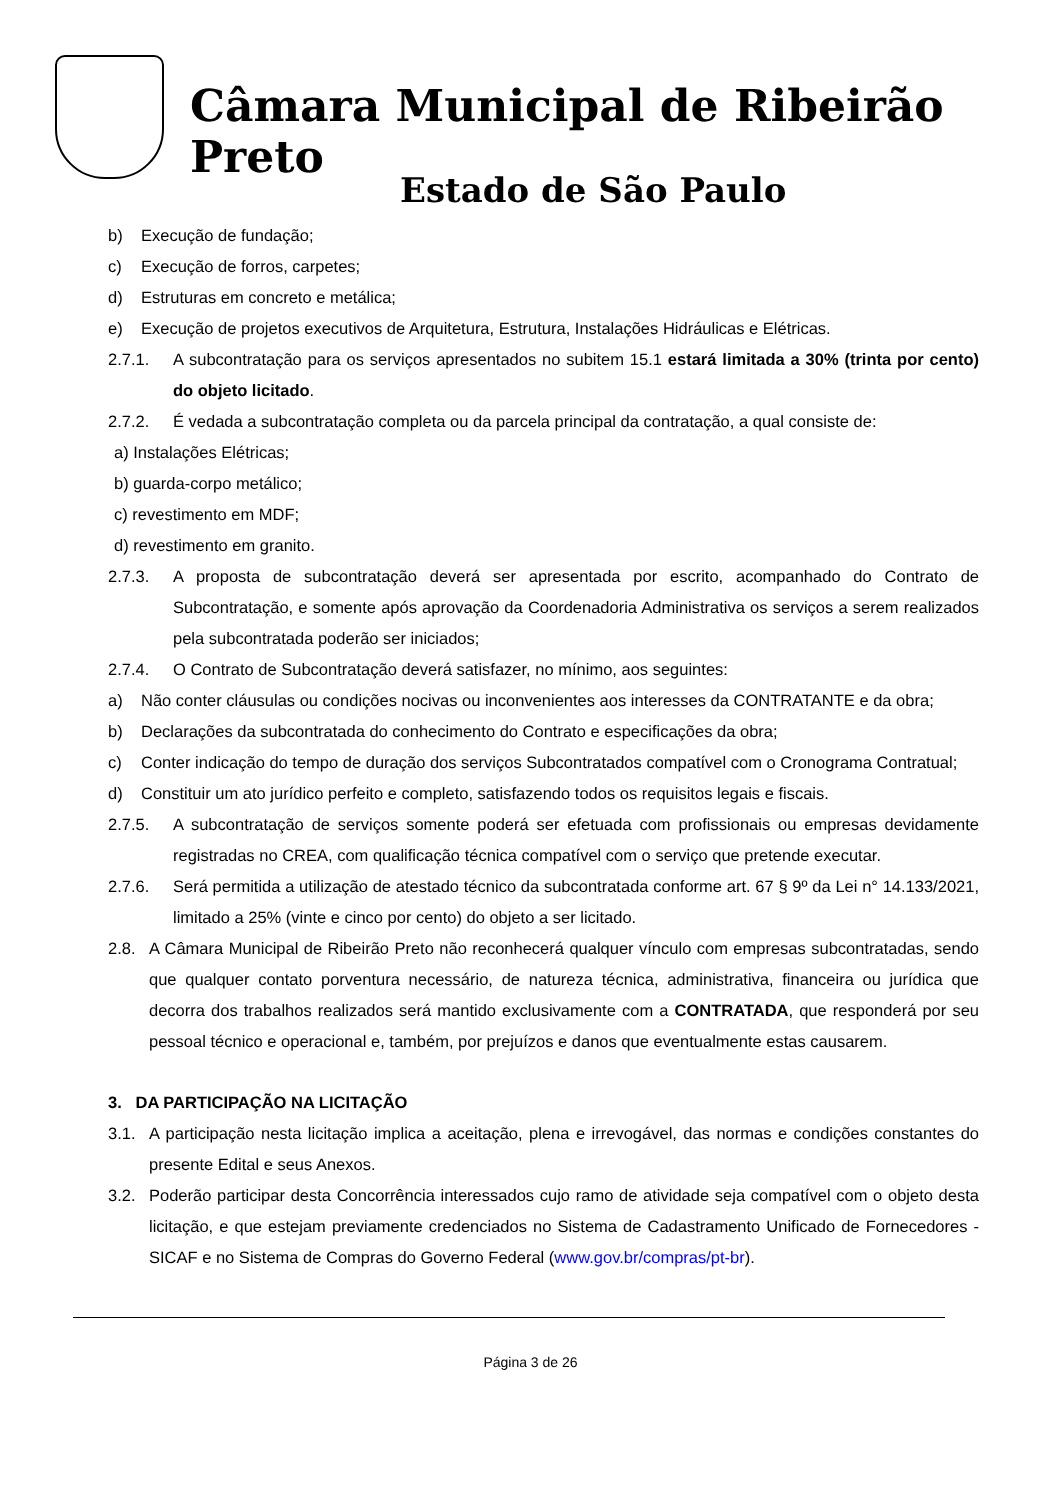Câmara Municipal de Ribeirão Preto
Estado de São Paulo
b) Execução de fundação;
c) Execução de forros, carpetes;
d) Estruturas em concreto e metálica;
e) Execução de projetos executivos de Arquitetura, Estrutura, Instalações Hidráulicas e Elétricas.
2.7.1. A subcontratação para os serviços apresentados no subitem 15.1 estará limitada a 30% (trinta por cento) do objeto licitado.
2.7.2. É vedada a subcontratação completa ou da parcela principal da contratação, a qual consiste de:
a) Instalações Elétricas;
b) guarda-corpo metálico;
c) revestimento em MDF;
d) revestimento em granito.
2.7.3. A proposta de subcontratação deverá ser apresentada por escrito, acompanhado do Contrato de Subcontratação, e somente após aprovação da Coordenadoria Administrativa os serviços a serem realizados pela subcontratada poderão ser iniciados;
2.7.4. O Contrato de Subcontratação deverá satisfazer, no mínimo, aos seguintes:
a) Não conter cláusulas ou condições nocivas ou inconvenientes aos interesses da CONTRATANTE e da obra;
b) Declarações da subcontratada do conhecimento do Contrato e especificações da obra;
c) Conter indicação do tempo de duração dos serviços Subcontratados compatível com o Cronograma Contratual;
d) Constituir um ato jurídico perfeito e completo, satisfazendo todos os requisitos legais e fiscais.
2.7.5. A subcontratação de serviços somente poderá ser efetuada com profissionais ou empresas devidamente registradas no CREA, com qualificação técnica compatível com o serviço que pretende executar.
2.7.6. Será permitida a utilização de atestado técnico da subcontratada conforme art. 67 § 9º da Lei n° 14.133/2021, limitado a 25% (vinte e cinco por cento) do objeto a ser licitado.
2.8. A Câmara Municipal de Ribeirão Preto não reconhecerá qualquer vínculo com empresas subcontratadas, sendo que qualquer contato porventura necessário, de natureza técnica, administrativa, financeira ou jurídica que decorra dos trabalhos realizados será mantido exclusivamente com a CONTRATADA, que responderá por seu pessoal técnico e operacional e, também, por prejuízos e danos que eventualmente estas causarem.
3. DA PARTICIPAÇÃO NA LICITAÇÃO
3.1. A participação nesta licitação implica a aceitação, plena e irrevogável, das normas e condições constantes do presente Edital e seus Anexos.
3.2. Poderão participar desta Concorrência interessados cujo ramo de atividade seja compatível com o objeto desta licitação, e que estejam previamente credenciados no Sistema de Cadastramento Unificado de Fornecedores - SICAF e no Sistema de Compras do Governo Federal (www.gov.br/compras/pt-br).
Página 3 de 26